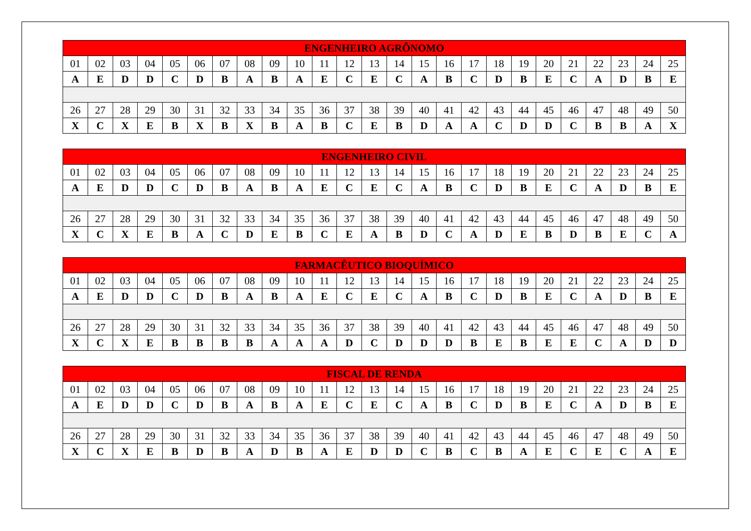| ENGENHEIRO AGRÔNOMO | | | | | | | | | | | | | | | | | | | | | | | | |
| --- | --- | --- | --- | --- | --- | --- | --- | --- | --- | --- | --- | --- | --- | --- | --- | --- | --- | --- | --- | --- | --- | --- | --- | --- |
| 01 | 02 | 03 | 04 | 05 | 06 | 07 | 08 | 09 | 10 | 11 | 12 | 13 | 14 | 15 | 16 | 17 | 18 | 19 | 20 | 21 | 22 | 23 | 24 | 25 |
| A | E | D | D | C | D | B | A | B | A | E | C | E | C | A | B | C | D | B | E | C | A | D | B | E |
| 26 | 27 | 28 | 29 | 30 | 31 | 32 | 33 | 34 | 35 | 36 | 37 | 38 | 39 | 40 | 41 | 42 | 43 | 44 | 45 | 46 | 47 | 48 | 49 | 50 |
| X | C | X | E | B | X | B | X | B | A | B | C | E | B | D | A | A | C | D | D | C | B | B | A | X |
| ENGENHEIRO CIVIL | | | | | | | | | | | | | | | | | | | | | | | | |
| --- | --- | --- | --- | --- | --- | --- | --- | --- | --- | --- | --- | --- | --- | --- | --- | --- | --- | --- | --- | --- | --- | --- | --- | --- |
| 01 | 02 | 03 | 04 | 05 | 06 | 07 | 08 | 09 | 10 | 11 | 12 | 13 | 14 | 15 | 16 | 17 | 18 | 19 | 20 | 21 | 22 | 23 | 24 | 25 |
| A | E | D | D | C | D | B | A | B | A | E | C | E | C | A | B | C | D | B | E | C | A | D | B | E |
| 26 | 27 | 28 | 29 | 30 | 31 | 32 | 33 | 34 | 35 | 36 | 37 | 38 | 39 | 40 | 41 | 42 | 43 | 44 | 45 | 46 | 47 | 48 | 49 | 50 |
| X | C | X | E | B | A | C | D | E | B | C | E | A | B | D | C | A | D | E | B | D | B | E | C | A |
| FARMACÊUTICO BIOQUÍMICO | | | | | | | | | | | | | | | | | | | | | | | | |
| --- | --- | --- | --- | --- | --- | --- | --- | --- | --- | --- | --- | --- | --- | --- | --- | --- | --- | --- | --- | --- | --- | --- | --- | --- |
| 01 | 02 | 03 | 04 | 05 | 06 | 07 | 08 | 09 | 10 | 11 | 12 | 13 | 14 | 15 | 16 | 17 | 18 | 19 | 20 | 21 | 22 | 23 | 24 | 25 |
| A | E | D | D | C | D | B | A | B | A | E | C | E | C | A | B | C | D | B | E | C | A | D | B | E |
| 26 | 27 | 28 | 29 | 30 | 31 | 32 | 33 | 34 | 35 | 36 | 37 | 38 | 39 | 40 | 41 | 42 | 43 | 44 | 45 | 46 | 47 | 48 | 49 | 50 |
| X | C | X | E | B | B | B | B | A | A | A | D | C | D | D | D | B | E | B | E | E | C | A | D | D |
| FISCAL DE RENDA | | | | | | | | | | | | | | | | | | | | | | | | |
| --- | --- | --- | --- | --- | --- | --- | --- | --- | --- | --- | --- | --- | --- | --- | --- | --- | --- | --- | --- | --- | --- | --- | --- | --- |
| 01 | 02 | 03 | 04 | 05 | 06 | 07 | 08 | 09 | 10 | 11 | 12 | 13 | 14 | 15 | 16 | 17 | 18 | 19 | 20 | 21 | 22 | 23 | 24 | 25 |
| A | E | D | D | C | D | B | A | B | A | E | C | E | C | A | B | C | D | B | E | C | A | D | B | E |
| 26 | 27 | 28 | 29 | 30 | 31 | 32 | 33 | 34 | 35 | 36 | 37 | 38 | 39 | 40 | 41 | 42 | 43 | 44 | 45 | 46 | 47 | 48 | 49 | 50 |
| X | C | X | E | B | D | B | A | D | B | A | E | D | D | C | B | C | B | A | E | C | E | C | A | E |